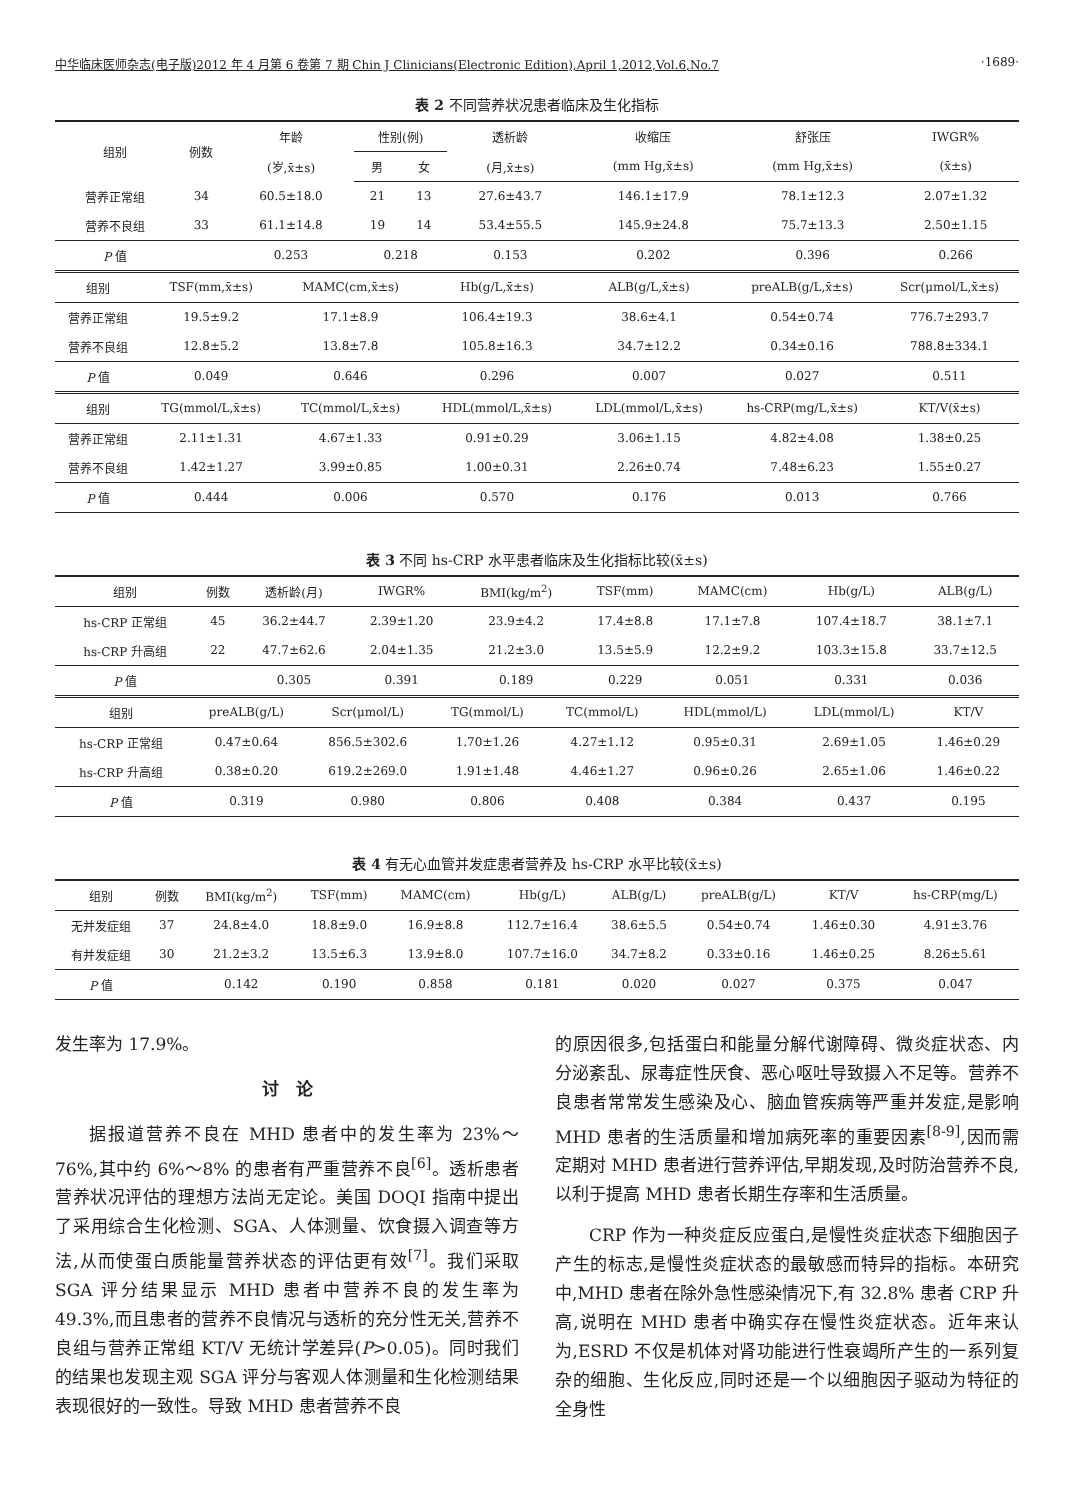中华临床医师杂志(电子版)2012 年 4 月第 6 卷第 7 期 Chin J Clinicians(Electronic Edition),April 1,2012,Vol.6,No.7 ·1689·
表 2 不同营养状况患者临床及生化指标
| 组别 | 例数 | 年龄 | 性别(例) | | 透析龄 | 收缩压 | 舒张压 | IWGR% |
| --- | --- | --- | --- | --- | --- | --- | --- | --- |
| | | (岁,x̄±s) | 男 | 女 | (月,x̄±s) | (mm Hg,x̄±s) | (mm Hg,x̄±s) | (x̄±s) |
| 营养正常组 | 34 | 60.5±18.0 | 21 | 13 | 27.6±43.7 | 146.1±17.9 | 78.1±12.3 | 2.07±1.32 |
| 营养不良组 | 33 | 61.1±14.8 | 19 | 14 | 53.4±55.5 | 145.9±24.8 | 75.7±13.3 | 2.50±1.15 |
| P 值 | | 0.253 | 0.218 | | 0.153 | 0.202 | 0.396 | 0.266 |
| 组别 | TSF(mm,x̄±s) | MAMC(cm,x̄±s) | Hb(g/L,x̄±s) | ALB(g/L,x̄±s) | preALB(g/L,x̄±s) | Scr(μmol/L,x̄±s) |
| --- | --- | --- | --- | --- | --- | --- |
| 营养正常组 | 19.5±9.2 | 17.1±8.9 | 106.4±19.3 | 38.6±4.1 | 0.54±0.74 | 776.7±293.7 |
| 营养不良组 | 12.8±5.2 | 13.8±7.8 | 105.8±16.3 | 34.7±12.2 | 0.34±0.16 | 788.8±334.1 |
| P 值 | 0.049 | 0.646 | 0.296 | 0.007 | 0.027 | 0.511 |
| 组别 | TG(mmol/L,x̄±s) | TC(mmol/L,x̄±s) | HDL(mmol/L,x̄±s) | LDL(mmol/L,x̄±s) | hs-CRP(mg/L,x̄±s) | KT/V(x̄±s) |
| 营养正常组 | 2.11±1.31 | 4.67±1.33 | 0.91±0.29 | 3.06±1.15 | 4.82±4.08 | 1.38±0.25 |
| 营养不良组 | 1.42±1.27 | 3.99±0.85 | 1.00±0.31 | 2.26±0.74 | 7.48±6.23 | 1.55±0.27 |
| P 值 | 0.444 | 0.006 | 0.570 | 0.176 | 0.013 | 0.766 |
表 3 不同 hs-CRP 水平患者临床及生化指标比较(x̄±s)
| 组别 | 例数 | 透析龄(月) | IWGR% | BMI(kg/m<sup>2</sup>) | TSF(mm) | MAMC(cm) | Hb(g/L) | ALB(g/L) |
| --- | --- | --- | --- | --- | --- | --- | --- | --- |
| hs-CRP 正常组 | 45 | 36.2±44.7 | 2.39±1.20 | 23.9±4.2 | 17.4±8.8 | 17.1±7.8 | 107.4±18.7 | 38.1±7.1 |
| hs-CRP 升高组 | 22 | 47.7±62.6 | 2.04±1.35 | 21.2±3.0 | 13.5±5.9 | 12.2±9.2 | 103.3±15.8 | 33.7±12.5 |
| P 值 | | 0.305 | 0.391 | 0.189 | 0.229 | 0.051 | 0.331 | 0.036 |
| 组别 | preALB(g/L) | Scr(μmol/L) | TG(mmol/L) | TC(mmol/L) | HDL(mmol/L) | LDL(mmol/L) | KT/V |
| --- | --- | --- | --- | --- | --- | --- | --- |
| hs-CRP 正常组 | 0.47±0.64 | 856.5±302.6 | 1.70±1.26 | 4.27±1.12 | 0.95±0.31 | 2.69±1.05 | 1.46±0.29 |
| hs-CRP 升高组 | 0.38±0.20 | 619.2±269.0 | 1.91±1.48 | 4.46±1.27 | 0.96±0.26 | 2.65±1.06 | 1.46±0.22 |
| P 值 | 0.319 | 0.980 | 0.806 | 0.408 | 0.384 | 0.437 | 0.195 |
表 4 有无心血管并发症患者营养及 hs-CRP 水平比较(x̄±s)
| 组别 | 例数 | BMI(kg/m<sup>2</sup>) | TSF(mm) | MAMC(cm) | Hb(g/L) | ALB(g/L) | preALB(g/L) | KT/V | hs-CRP(mg/L) |
| --- | --- | --- | --- | --- | --- | --- | --- | --- | --- |
| 无并发症组 | 37 | 24.8±4.0 | 18.8±9.0 | 16.9±8.8 | 112.7±16.4 | 38.6±5.5 | 0.54±0.74 | 1.46±0.30 | 4.91±3.76 |
| 有并发症组 | 30 | 21.2±3.2 | 13.5±6.3 | 13.9±8.0 | 107.7±16.0 | 34.7±8.2 | 0.33±0.16 | 1.46±0.25 | 8.26±5.61 |
| P 值 | | 0.142 | 0.190 | 0.858 | 0.181 | 0.020 | 0.027 | 0.375 | 0.047 |
发生率为 17.9%。
讨　论
据报道营养不良在 MHD 患者中的发生率为 23%～76%,其中约 6%～8% 的患者有严重营养不良<sup>[6]</sup>。透析患者营养状况评估的理想方法尚无定论。美国 DOQI 指南中提出了采用综合生化检测、SGA、人体测量、饮食摄入调查等方法,从而使蛋白质能量营养状态的评估更有效<sup>[7]</sup>。我们采取 SGA 评分结果显示 MHD 患者中营养不良的发生率为 49.3%,而且患者的营养不良情况与透析的充分性无关,营养不良组与营养正常组 KT/V 无统计学差异(P>0.05)。同时我们的结果也发现主观 SGA 评分与客观人体测量和生化检测结果表现很好的一致性。导致 MHD 患者营养不良
的原因很多,包括蛋白和能量分解代谢障碍、微炎症状态、内分泌紊乱、尿毒症性厌食、恶心呕吐导致摄入不足等。营养不良患者常常发生感染及心、脑血管疾病等严重并发症,是影响 MHD 患者的生活质量和增加病死率的重要因素<sup>[8-9]</sup>,因而需定期对 MHD 患者进行营养评估,早期发现,及时防治营养不良,以利于提高 MHD 患者长期生存率和生活质量。
CRP 作为一种炎症反应蛋白,是慢性炎症状态下细胞因子产生的标志,是慢性炎症状态的最敏感而特异的指标。本研究中,MHD 患者在除外急性感染情况下,有 32.8% 患者 CRP 升高,说明在 MHD 患者中确实存在慢性炎症状态。近年来认为,ESRD 不仅是机体对肾功能进行性衰竭所产生的一系列复杂的细胞、生化反应,同时还是一个以细胞因子驱动为特征的全身性